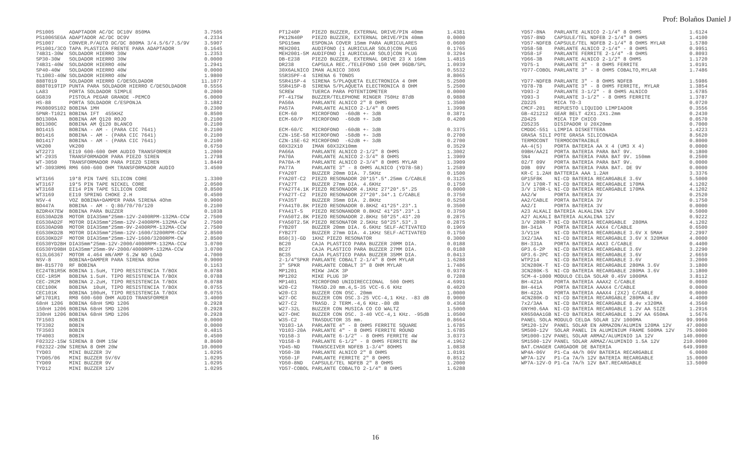Prof: Bolaños Daniel J
PS1005     ADAPTADOR AC/DC DC10V 850MA                  3.7505
PS1006SEGA ADAPTADOR AC/DC DC9V                         4.2334
PS1007     CONVER.P/AUTO DC/DC 800MA 3/4.5/6/7.5/9V     3.5907
PS1001/3CO TAPA PLASTICA FRENTE PARA ADAPTADOR          0.1645
74B31-30W  SOLDADOR HIERRO 30W                          1.2353
SP30-30W   SOLDADOR HIERRO 30W                          0.0000
74B31-40W  SOLDADOR HIERRO 40W                          1.2941
SP40-40W   SOLDADOR HIERRO 40W                          0.0000
TL1003-40W SOLDADOR HIERRO 40W                          1.9800
888T019    SOLDADOR HIERRO C/DESOLDADOR                11.1077
888T019TIP PUNTA PARA SOLDADOR HIERRO C/DESOLDADOR      0.5556
LA83       PORTA SOLDADOR SIMPLE                        0.2000
GG839      PISTOLA PEGAR GRANDE -PEMCO                  6.0000
HS-88      PORTA SOLDADOR C/ESPONJA                     3.1882
PK0809S102 BOBINA 1MH                                   0.2300
5PNR-T1021 BOBINA IFT  455KHZ                           0.8500
BO1300A    BOBINA AM Q120 ROJO                          0.2100
BO1300C    BOBINA AM Q120 BLANCO                        0.2100
BO1415     BOBINA - AM - (PARA CIC 7641)                0.2100
BO1416     BOBINA - AM - (PARA CIC 7641)                0.2100
BO1417     BOBINA - AM - (PARA CIC 7641)                0.2100
VK200      VK200                                        0.6750
WT2273     EI19 600-600 OHM AUDIO TRANSFORMER           1.2000
WT-2935    TRANSFORMADOR PARA PIEZO SIREN               1.2798
WT-3050    TRANSFORMADOR PARA PIEZO SIREN               1.8449
WT-3093RM6 RM6 600-600 OHM TRANSFORMADOR AUDIO          3.4500

WT3166     19*8 PIN TAPE SILICON CORE                   1.3300
WT3167     19*5 PIN TAPE NICKEL CORE                    2.0500
WT3168     EI14 PIN TAPE SILICON CORE                   0.8500
WT3169     EI19 SPRING CHOKE 2.H                        0.4500
NSV-4      VOZ BOBINA+DAMPER PARA SIRENA 4Ohm           0.9000
BO447A     BOBINA - AM - Q:80/70/70/120                 0.2100
BZDR4X7EW  BOBINA PARA BUZZER                           0.1038
EG530AD2B  MOTOR DIA35mm*25mm-12V-2400RPM-132MA-CCW     2.7500
EG530AD2F  MOTOR DIA35mm*25mm-12V-2400RPM-132MA-CW      2.7500
EG530AD9B  MOTOR DIA35mm*25mm-9V-2400RPM-132MA-CCW      2.7500
EG530KD2B  MOTOR DIA35mm*25mm-12V-1600/3200RPM-CCW      2.8500
EG530KD2F  MOTOR DIA35mm*25mm-12V-1600/3200RPM-CW       2.8500
EG530YD2BH DIA35mm*25mm-12V-2000/4000RPM-132MA-CCW      3.0700
EG530YD9BH DIA35mm*25mm-9V-2000/4000RPM-132MA-CCW       3.0700
613LG6367  MOTOR 4.464 mN/AMP 6.2W NO LOAD              4.7000
NSV-8      BOBINA+DAMPER PARA SIRENA 8Ohm               0.9000
BH-815770  RF BOBINA                                    0.1163
EC24TB1R5K BOBINA 1.5uH, TIPO RESISTENCIA T/BOX         0.0788
CEC-1R5M   BOBINA 1.5uH. TIPO RESISTENCIA T/BOX         0.0788
CEC-2R2M   BOBINA 2.2uH, TIPO RESISTENCIA T/BOX         0.0788
CEC100K    BOBINA  10uH, TIPO RESISTENCIA T/BOX         0.0755
CEC101K    BOBINA 100uH, TIPO RESISTENCIA T/BOX         0.0755
WF1701R1   RM8 600-600 OHM AUDIO TRANSFORMER            3.4000
68nH 1206  BOBINA 68nH SMD 1206                         0.2928
150nH 1206 BOBINA 68nH SMD 1206                         0.2928
330nH 1206 BOBINA 68nH SMD 1206                         0.2928
TF1503     BOBIN                                        0.0000
TF3302     BOBIN                                        0.0000
TF3503     BOBIN                                        0.4815
TF4003     BOBIN                                        0.4500
F02322-15W SIRENA 8 OHM 15W                             8.8600
F02322-20W SIRENA 8 OHM 20W                            10.0000
TYD03      MINI BUZZER 3V                               1.0295
TYD05/06   MINI BUZZER 5V/6V                            1.0295
TYD09      MINI BUZZER 9V                               1.0295
TYD12      MINI BUZZER 12V                              1.0295
PT1240P    PIEZO BUZZER, EXTERNAL DRIVE/PIN 40mm        1.4381
PK12N40P   PIEZO BUZZER, EXTERNAL DRIVE/PIN 40mm        0.0000
SPG15mm    ESPONJA COVER 15mm PARA AURICULARES          0.0600
MEH2001    AUDIFONO (1 AURICULAR SOLO)CON PLUG          0.1765
MEH2001-5M AUDIFONO (1 AURICULAR SOLO)CON PLUG          0.3294
DB-E238    PIEZO BUZZER, EXTERNAL DRIVE 23 X 16mm       1.4815
DR238      CAPSULA REC./TELEFONO 150 OHM 96DB/SPL       1.0939
30X6ALNICO IMAN ALNICO 30X6                             0.5532
SSR35PF-4  SIRENA 6 TONOS                               8.8065
SSR415P-4  SIRENA S/PLAQUETA ELECTRONICA 4 OHM          5.2500
SSR415P-8  SIRENA S/PLAQUETA ELECTRONICA 8 OHM          5.2500
SCREW      TUERCA PARA POTENTIOMETER                    0.0000
PT-4175W   BUZZER/TELEPHONE RINGER 750Hz 87dB           0.9888
PA50A      PARLANTE ALNICO 2" 8 OHMS                    1.3500
PA57A      PARLANTE ALNICO 2-1/4" 8 OHMS                1.3998
ECM-60     MICROFONO  -60dB +- 3dB                      0.3871
ECM-60/P   MICROFONO  -60dB +- 3dB                      0.4200

ECM-60/C   MICROFONO  -60dB +- 3dB                      0.3375
CZN-15E-58 MICROFONO  -58dB +- 3dB                      0.2700
CZN-15E-62 MICROFONO  -62dB +- 3dB                      0.2700
60X32X10   IMAN 60X32X10mm                              0.3529
PA66A      PARLANTE ALNICO 2-1/2" 8 OHMS                1.3002
PA70A      PARLANTE ALNICO 2-3/4" 8 OHMS                1.3909
PA70A-M    PARLANTE ALNICO 2-3/4" 8 OHMS MYLAR          1.3909
PA77A      PARLANTE 3" - 8 OHMS ALNICO (YD78-5B)        1.2589
FYA20T     BUZZER 20mm DIA. 7.5KHz                      0.1500
FYA20T-C2  PIEZO RESONADOR 20*15*.5*.25mm C/CABLE       0.3125
FYA27T     BUZZER 27mm DIA. 4.6KHz                      0.1750
FYA27T4.1K PIEZO RESONADOR 4.1KHz 27*20*.5*.25          0.0000
FYA27T-C2  PIEZO RESONADOR 27*20*.34*.1 C/CABLE         0.3750
FYA35T     BUZZER 35mm DIA. 2.8KHz                      0.5258
FYA41T0.8K PIEZO RESONADOR 0.8KHZ 41*25*.23*.1          0.3500
FYA41T-S   PIEZO RESONANDOR 0.8KHZ 41*25*.23*.1         0.3750
FYA50T2.8K PIEZO RESONADOR 2.8KHz 50*25*.43*.20         0.2875
FYA50T2.5K PIEZO RESONATOR 2.5KHz 50*25*.53*.3          0.2875
FYB20T     BUZZER 20mm DIA. 6.6KHz SELF-ACTIVATED       0.1969
FYB27T     BUZZER 27mm DIA. 4.1KHz SELF-ACTIVATED       0.1750
B50(3)-GD  1KHZ PIEZO RESONATOR                         0.3000
BC20       CAJA PLASTICO PARA BUZZER 20MM DIA.          0.0188
BC27       CAJA PLASTICO PARA BUZZER 27MM DIA.          0.0188
BC35       CAJA PLASTICO PARA BUZZER 35MM DIA.          0.0413
2-1/4"SPKR PARLANTE COBALT 2-1/4" 8 OHM MYLAR           1.6288
3" SPKR    PARLANTE COBALT 3" 8 OHM MYLAR               1.7486
MP1201     MIKW JACK 3P                                 0.9378
MP1202     MIKE PLUG 3P                                 0.7288
MP1401     MICROFONO UNIDIRECCIONAL  500 OHMS           4.6991
W20-C2     TRASD.20 mm.4,5-35 VCC-6.6 KHz               0.4020
W20-C3     BUZZER CON OSC. 20mm                         1.0000
W27-OC     BUZZER CON OSC.3-25 VCC-4,1 KHz. -83 dB      0.9000
W27-C2     TRASD. 2 TERM.-4,6 KHz.-80 dB                0.4368
W27-32L    BUZZER CON MUSICA CO CO WALTZ                1.5000
W27-OHC    BUZZER CON OSC. 3-40 VCC-4,1 KHz. -95dB      1.0500
W35-C2     TRASDUCTOR 35 mm.                            0.8664
YD103-1A   PARLANTE 4" - 8 OHMS FERRITE SQUARE          1.6785
YD103-20A  PARLANTE 4" - 8 OHMS FERRITE ROUND           1.6785
YD158-3    PARLANTE 6-1/2" - 8 OHMS FERRITE 4W          3.0373
YD158-8    PARLANTE 6-1/2" - 8 OHMS FERRITE 8W          4.1962
YD45-ND    TRANSCEIVER NDFEB 1-3/4" 8OHMS               1.0838
YD50-3B    PARLANTE ALNICO 2" 8 OHMS                    1.0191
YD50-1F    PARLANTE FERRITE 2" 8 OHMS                   0.8512
YD50-8ND   CAPSULE/TEL NDFEB 2" 8 OHMS                  1.2000
YD57-COBOL PARLANTE COBALTO 2-1/4" 8 OHMS               1.6288
YD57-8NA   PARLANTE ALNICO 2-1/4" 8 OHMS                1.6124
YD57-8ND   CAPSULE/TEL NDFEB 2-1/4" 8 OHMS              1.4100
YD57-NDFEB CAPSULE/TEL NDFEB 2-1/4" 8 OHMS MYLAR        1.5780
YD58-5B    PARLANTE ALNICO 2-1/4" - 8 OHMS              0.9951
YD58-1F    PARLANTE FERRITE 2-1/4" -8 OHMS              0.8093
YD66-3B    PARLANTE ALNICO 2-1/2" 8 OHMS                1.1720
YD75-1     PARLANTE 3" - 8 OHMS FERRITE                 1.0191
YD77-COBOL PARLANTE 3" - 8 OHMS COBALTO,MYLAR           1.7486

YD77-NDFEB PARLANTE 3" - 8 OHMS NDFEB                   1.5986
YD78-7B    PARLANTE 3" - 8 OHMS FERRITE, MYLAR          1.3854
YD93-2     PARLANTE 3-1/2" - 8 OHMS ALNICO              1.6785
YD93-3     PARLANTE 3-1/2" - 8 OHMS FERRITE             1.3787
ZD225      MICA TO-3                                    0.0720
CMCF-201   REPUESTO LIQUIDO LIMPIADOR                   0.3556
GB-421212  GEAR BELT 42X1.2X1.2mm                       0.2430
ZD425      MICA TIP CHICO                               0.0570
ZD5235     DISIPADOR U 20X20mm                          0.7000
CMDDC-551  LIMPIA DISKETTERA                            1.4223
GRASA SILI POTE GRASA SILICONADA                        8.5620
TERMOCONT  TERMOCONTRAIBLE                              0.8000
AA-4(S)    PORTA BATERIA AA X 4 (UM3 X 4)               0.0000
09BH/AA2I  PORTA BATERIA PARA BAT 9V.                   0.1800
SN4        PORTA BATERIA PARA BAT 9V. 150mm             0.2500
02/T 09V   PORTA BATERIA PARA BAT 9V.                   0.0000
D9B  09V   PORTA BATERIA PARA BAT. DE 9V                0.0000
KR-C 1.2AH BATTERIA AAA 1.2AH                           3.3376
GP15F8K    NI-CD BATERIA RECARGABLE 3.6V                5.5000
3/V 170R-T NI-CD BATERIA RECARGABLE 170MA               4.1202
3/V 170R-L NI-CD BATERIA RECARGABLE 170MA               4.1202
AA2/W      PORTA BATERIA 3V                             0.2520
AA2/CABLE  PORTA BATERIA 3V                             0.1750
AA2/I      PORTA BATERIA 3V                             0.0000
A23 ALKALI BATERIA ALKALINA 12V                         0.5000
A27 ALKALI BATERIA ALKALINA 12V                         0.9222
3/V 280R-T NI-CD BATERIA RECARGABLE  280MA              4.1202
BH-341A    PORTA BATERIA AAX4 C/CABLE                   0.6500
3/V11H     NI-CD BATERIA RECARGABLE 3.6V X 5MAH         2.2997
3X2/3AA    NI-CD BATERIA RECARGABLE 3.6V X 320MAH       4.0000
BH-331A    PORTA BATERIA AAX3 C/CABLE                   0.4400
GP3.6-2P   NI-CD BATERIA RECARGABLE 3.6V                3.2290
GP3.6-2PC  NI-CD BATERIA RECARGABLE 3.6V                2.6659
WTP214     NI-CD BATERIA RECARGABLE 3.6V                3.2000
3CN280K-T  NI-CD BATERIA RECARGABLE 280MA 3.6V          3.1800
3CN280K-S  NI-CD BATERIA RECARGABLE 280MA 3.6V          3.1800
SCM-4-1000 MODULO CELDA SOLAR 0.45V 1000MA              3.8112
BH-421A    PORTA BATERIA AAAX2 C/CABLE                  0.0000
BH-441A    PORTA BATERIA AAAX4 C/CABLE                  0.0000
BH-422A    PORTA BATERIA AAAX4 (2X2) C/CABLE            0.0000
4CN280K-D  NI-CD BATERIA RECARGABLE 280MA 4.8V          4.4000
7x2/3AA    NI-CD BATERIA RECARGABLE 8.4v x320MA         4.3560
GNYH0.6AA  NI-CD BATERIA RECARGABLE 1.2V AA SIZE        1.2916
KR650AA1GB NI-CD BATERIA RECARGABLE 1.2V AA 650mA       1.5676
PANEL SOLA MODULO CELDA SOLAR 12V 1000MA               99.9960
SM120-12V  PANEL SOLAR EN ARMAZON/ALUMIN 120MA 12V     47.0000
SM500-12V  SOLAR PANEL IN ALUMINIUM FRAME 500MA 12V    75.0000
SM1000-12V PANEL SOLAR ARMAZ/ALUMINIO 1A 12V          140.0000
SM1500-12V PANEL SOLAR ARMAZ/ALUMINIO 1.5A 12V        210.0000
BAT.CHAGER CARGADOR DE BATERIA                        649.9980
WP4A-06V   P1-Ca 4A/h 06V BATERIA RECARGABLE            6.0000
WP7A-12V   P1-Ca 7A/h 12V BATERIA RECARGABLE           15.0000
WP7A-12V-O P1-Ca 7A/h 12V BAT.RECARGABLE               13.5000
16